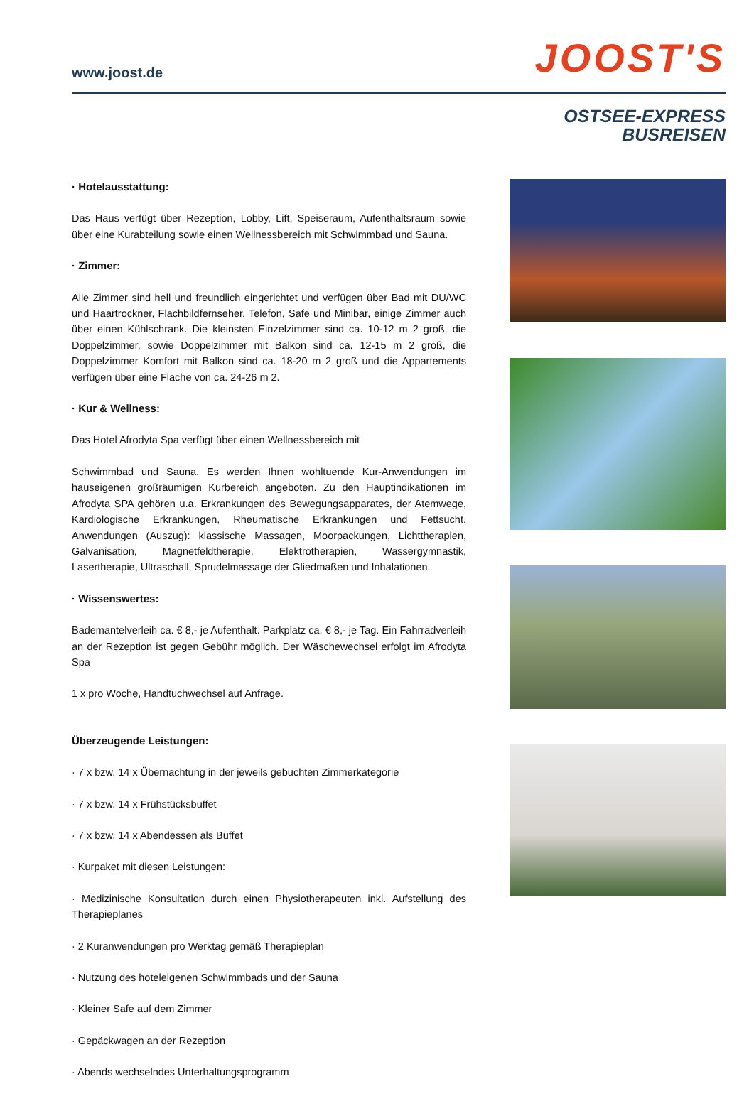www.joost.de
JOOST'S
OSTSEE-EXPRESS
BUSREISEN
· Hotelausstattung:
Das Haus verfügt über Rezeption, Lobby, Lift, Speiseraum, Aufenthaltsraum sowie über eine Kurabteilung sowie einen Wellnessbereich mit Schwimmbad und Sauna.
· Zimmer:
Alle Zimmer sind hell und freundlich eingerichtet und verfügen über Bad mit DU/WC und Haartrockner, Flachbildfernseher, Telefon, Safe und Minibar, einige Zimmer auch über einen Kühlschrank. Die kleinsten Einzelzimmer sind ca. 10-12 m 2 groß, die Doppelzimmer, sowie Doppelzimmer mit Balkon sind ca. 12-15 m 2 groß, die Doppelzimmer Komfort mit Balkon sind ca. 18-20 m 2 groß und die Appartements verfügen über eine Fläche von ca. 24-26 m 2.
· Kur & Wellness:
Das Hotel Afrodyta Spa verfügt über einen Wellnessbereich mit
Schwimmbad und Sauna. Es werden Ihnen wohltuende Kur-Anwendungen im hauseigenen großräumigen Kurbereich angeboten. Zu den Hauptindikationen im Afrodyta SPA gehören u.a. Erkrankungen des Bewegungsapparates, der Atemwege, Kardiologische Erkrankungen, Rheumatische Erkrankungen und Fettsucht. Anwendungen (Auszug): klassische Massagen, Moorpackungen, Lichttherapien, Galvanisation, Magnetfeldtherapie, Elektrotherapien, Wassergymnastik, Lasertherapie, Ultraschall, Sprudelmassage der Gliedmaßen und Inhalationen.
· Wissenswertes:
Bademantelverleih ca. € 8,- je Aufenthalt. Parkplatz ca. € 8,- je Tag. Ein Fahrradverleih an der Rezeption ist gegen Gebühr möglich. Der Wäschewechsel erfolgt im Afrodyta Spa
1 x pro Woche, Handtuchwechsel auf Anfrage.
Überzeugende Leistungen:
· 7 x bzw. 14 x Übernachtung in der jeweils gebuchten Zimmerkategorie
· 7 x bzw. 14 x Frühstücksbuffet
· 7 x bzw. 14 x Abendessen als Buffet
· Kurpaket mit diesen Leistungen:
· Medizinische Konsultation durch einen Physiotherapeuten inkl. Aufstellung des Therapieplanes
· 2 Kuranwendungen pro Werktag gemäß Therapieplan
· Nutzung des hoteleigenen Schwimmbads und der Sauna
· Kleiner Safe auf dem Zimmer
· Gepäckwagen an der Rezeption
· Abends wechselndes Unterhaltungsprogramm